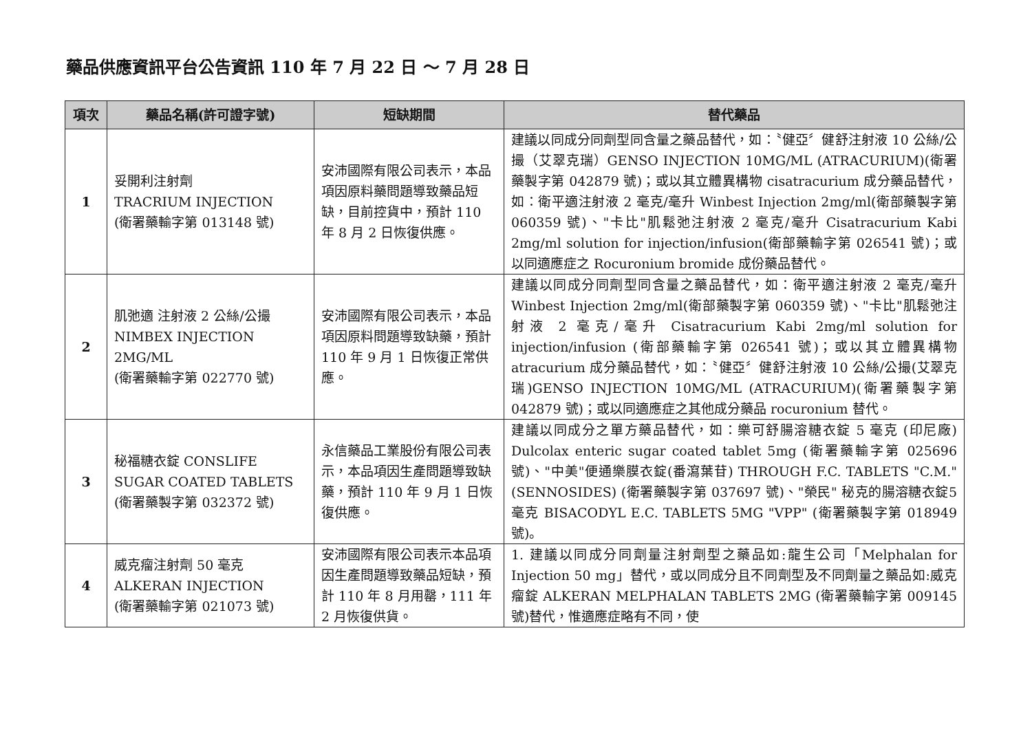藥品供應資訊平台公告資訊 110 年 7 月 22 日 ～ 7 月 28 日
| 項次 | 藥品名稱(許可證字號) | 短缺期間 | 替代藥品 |
| --- | --- | --- | --- |
| 1 | 妥開利注射劑 TRACRIUM INJECTION (衛署藥輸字第 013148 號) | 安沛國際有限公司表示，本品項因原料藥問題導致藥品短缺，目前控貨中，預計 110 年 8 月 2 日恢復供應。 | 建議以同成分同劑型同含量之藥品替代，如：〝健亞〞健舒注射液 10 公絲/公撮（艾翠克瑞）GENSO INJECTION 10MG/ML (ATRACURIUM)(衛署藥製字第 042879 號)；或以其立體異構物 cisatracurium 成分藥品替代，如：衛平適注射液 2 毫克/毫升 Winbest Injection 2mg/ml(衛部藥製字第 060359 號)、"卡比"肌鬆弛注射液 2 毫克/毫升 Cisatracurium Kabi 2mg/ml solution for injection/infusion(衛部藥輸字第 026541 號)；或以同適應症之 Rocuronium bromide 成份藥品替代。 |
| 2 | 肌弛適 注射液 2 公絲/公撮 NIMBEX INJECTION 2MG/ML (衛署藥輸字第 022770 號) | 安沛國際有限公司表示，本品項因原料問題導致缺藥，預計 110 年 9 月 1 日恢復正常供應。 | 建議以同成分同劑型同含量之藥品替代，如：衛平適注射液 2 毫克/毫升 Winbest Injection 2mg/ml(衛部藥製字第 060359 號)、"卡比"肌鬆弛注射液 2 毫克/毫升 Cisatracurium Kabi 2mg/ml solution for injection/infusion (衛部藥輸字第 026541 號)；或以其立體異構物 atracurium 成分藥品替代，如：〝健亞〞健舒注射液 10 公絲/公撮(艾翠克瑞)GENSO INJECTION 10MG/ML (ATRACURIUM)(衛署藥製字第 042879 號)；或以同適應症之其他成分藥品 rocuronium 替代。 |
| 3 | 秘福糖衣錠 CONSLIFE SUGAR COATED TABLETS (衛署藥製字第 032372 號) | 永信藥品工業股份有限公司表示，本品項因生產問題導致缺藥，預計 110 年 9 月 1 日恢復供應。 | 建議以同成分之單方藥品替代，如：樂可舒腸溶糖衣錠 5 毫克 (印尼廠) Dulcolax enteric sugar coated tablet 5mg (衛署藥輸字第 025696 號)、"中美"便通樂膜衣錠(番瀉葉苷) THROUGH F.C. TABLETS "C.M."(SENNOSIDES) (衛署藥製字第 037697 號)、"榮民" 秘克的腸溶糖衣錠5毫克 BISACODYL E.C. TABLETS 5MG "VPP" (衛署藥製字第 018949 號)。 |
| 4 | 威克瘤注射劑 50 毫克 ALKERAN INJECTION (衛署藥輸字第 021073 號) | 安沛國際有限公司表示本品項因生產問題導致藥品短缺，預計 110 年 8 月用罄，111 年 2 月恢復供貨。 | 1. 建議以同成分同劑量注射劑型之藥品如:龍生公司「Melphalan for Injection 50 mg」替代，或以同成分且不同劑型及不同劑量之藥品如:威克瘤錠 ALKERAN MELPHALAN TABLETS 2MG (衛署藥輸字第 009145 號)替代，惟適應症略有不同，使 |